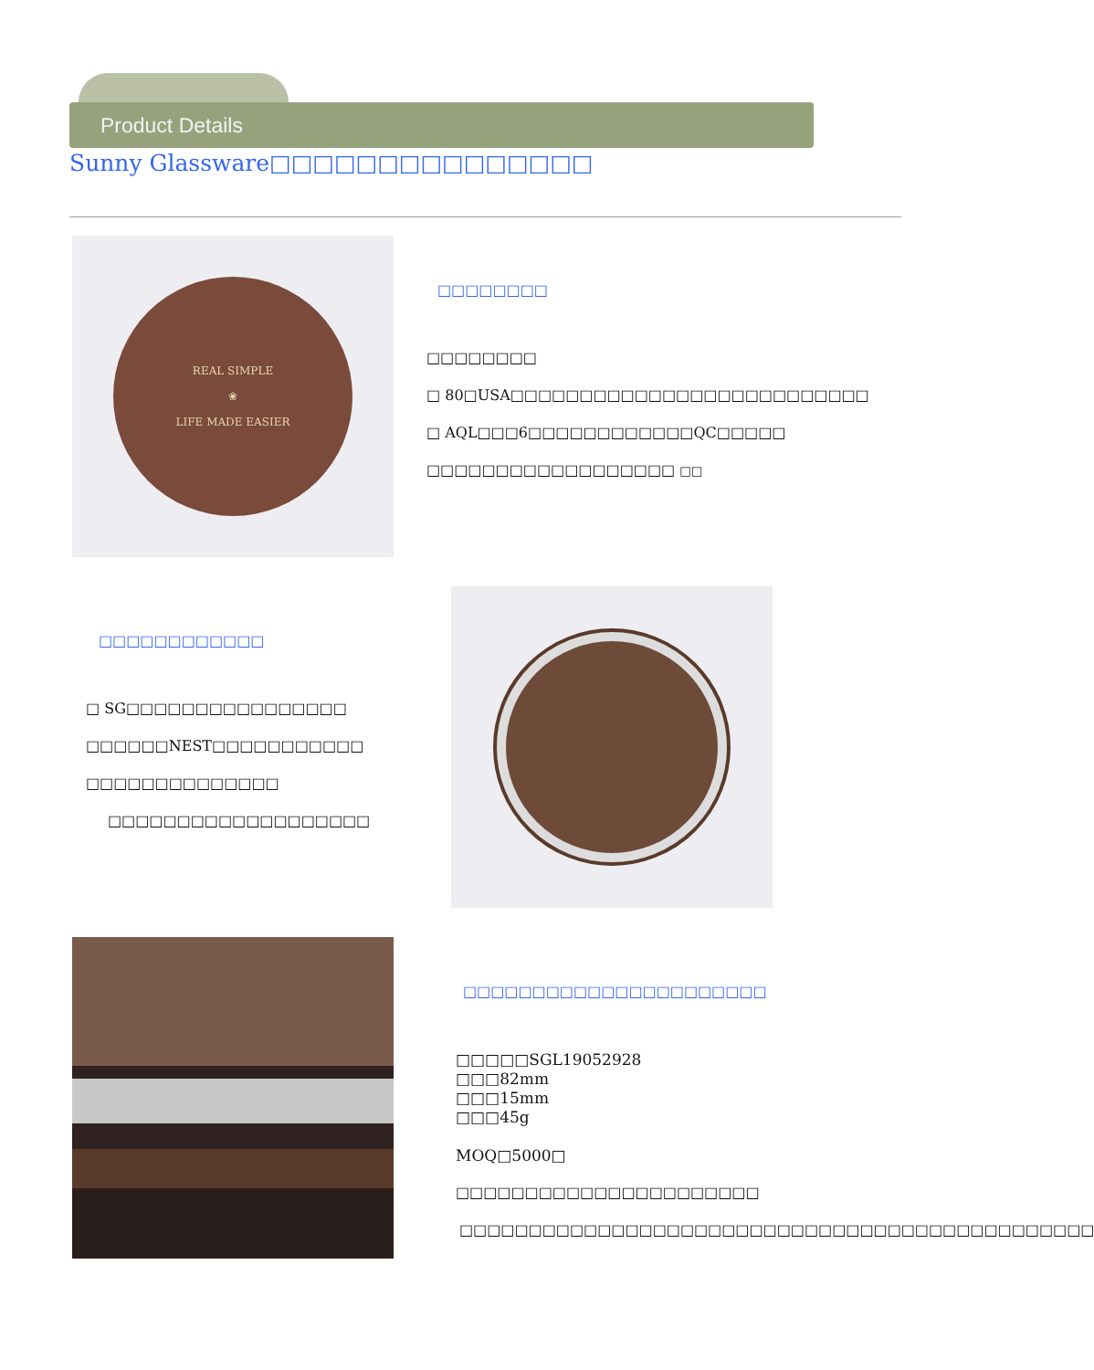Product Details
Sunny Glassware□□□□□□□□□□□□□□□
REAL SIMPLE
❀
LIFE MADE EASIER
□□□□□□□□
□□□□□□□□
□ 80□USA□□□□□□□□□□□□□□□□□□□□□□□□□□
□ AQL□□□6□□□□□□□□□□□□QC□□□□□
□□□□□□□□□□□□□□□□□□ □□
□□□□□□□□□□□□
□ SG□□□□□□□□□□□□□□□□
□□□□□□NEST□□□□□□□□□□□
□□□□□□□□□□□□□□
□□□□□□□□□□□□□□□□□□□
□□□□□□□□□□□□□□□□□□□□□□
□□□□□SGL19052928
□□□82mm
□□□15mm
□□□45g
MOQ□5000□
□□□□□□□□□□□□□□□□□□□□□□
□□□□□□□□□□□□□□□□□□□□□□□□□□□□□□□□□□□□□□□□□□□□□□